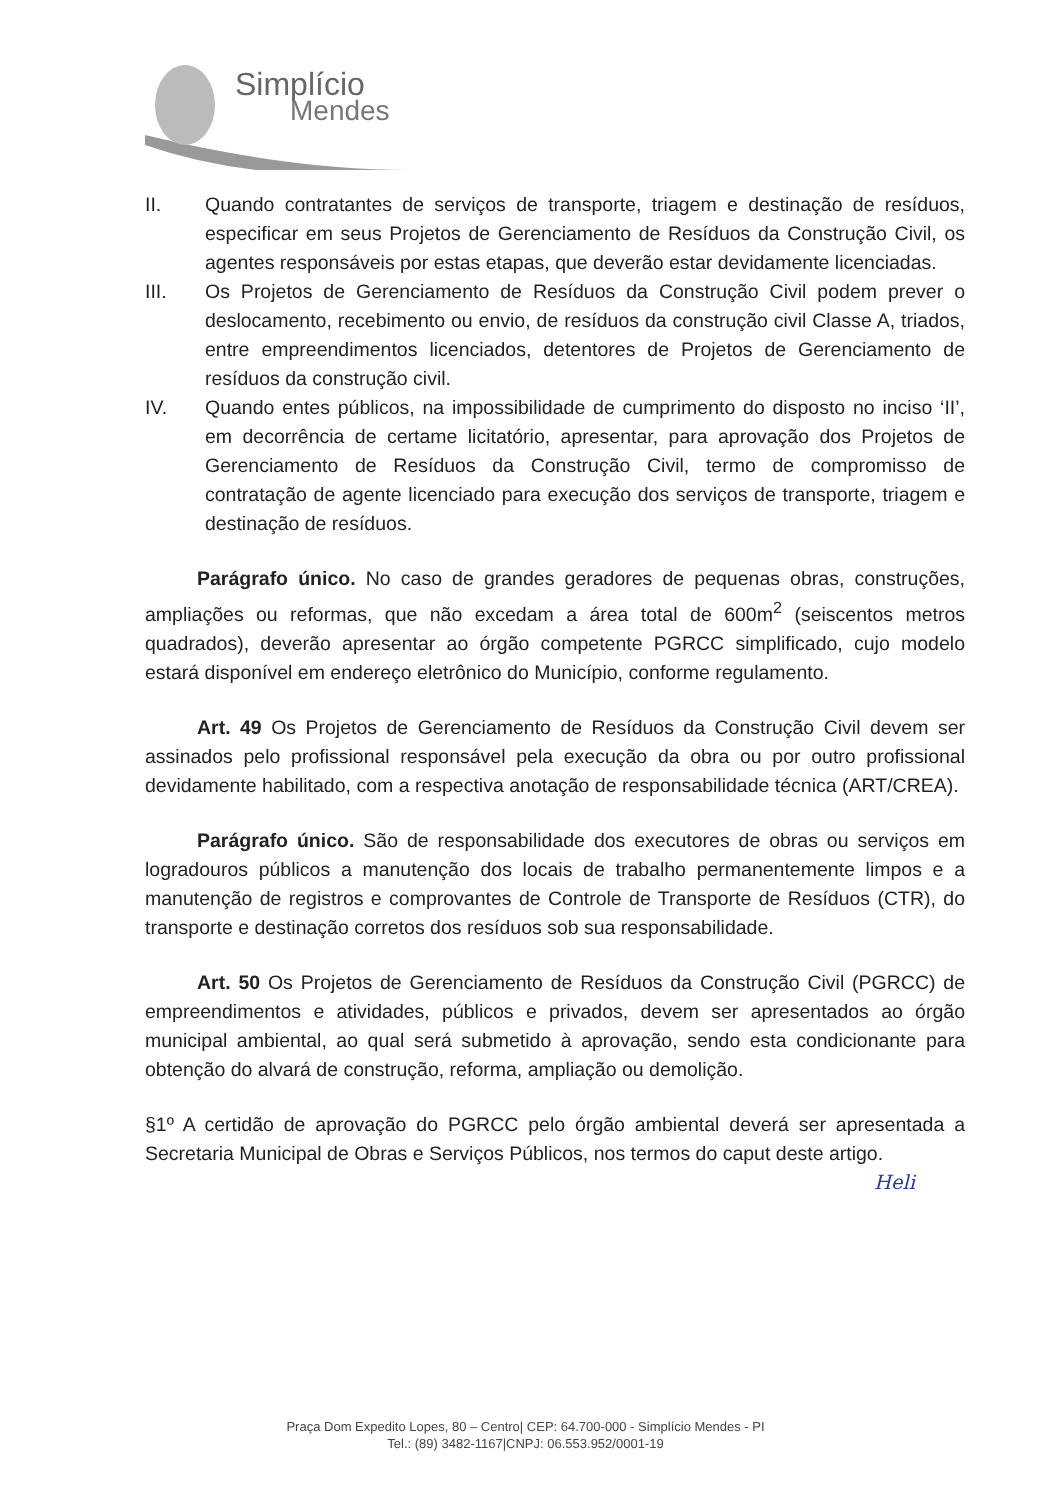Simplício
Mendes
II. Quando contratantes de serviços de transporte, triagem e destinação de resíduos, especificar em seus Projetos de Gerenciamento de Resíduos da Construção Civil, os agentes responsáveis por estas etapas, que deverão estar devidamente licenciadas.
III. Os Projetos de Gerenciamento de Resíduos da Construção Civil podem prever o deslocamento, recebimento ou envio, de resíduos da construção civil Classe A, triados, entre empreendimentos licenciados, detentores de Projetos de Gerenciamento de resíduos da construção civil.
IV. Quando entes públicos, na impossibilidade de cumprimento do disposto no inciso ‘II’, em decorrência de certame licitatório, apresentar, para aprovação dos Projetos de Gerenciamento de Resíduos da Construção Civil, termo de compromisso de contratação de agente licenciado para execução dos serviços de transporte, triagem e destinação de resíduos.
Parágrafo único. No caso de grandes geradores de pequenas obras, construções, ampliações ou reformas, que não excedam a área total de 600m<sup>2</sup> (seiscentos metros quadrados), deverão apresentar ao órgão competente PGRCC simplificado, cujo modelo estará disponível em endereço eletrônico do Município, conforme regulamento.
Art. 49 Os Projetos de Gerenciamento de Resíduos da Construção Civil devem ser assinados pelo profissional responsável pela execução da obra ou por outro profissional devidamente habilitado, com a respectiva anotação de responsabilidade técnica (ART/CREA).
Parágrafo único. São de responsabilidade dos executores de obras ou serviços em logradouros públicos a manutenção dos locais de trabalho permanentemente limpos e a manutenção de registros e comprovantes de Controle de Transporte de Resíduos (CTR), do transporte e destinação corretos dos resíduos sob sua responsabilidade.
Art. 50 Os Projetos de Gerenciamento de Resíduos da Construção Civil (PGRCC) de empreendimentos e atividades, públicos e privados, devem ser apresentados ao órgão municipal ambiental, ao qual será submetido à aprovação, sendo esta condicionante para obtenção do alvará de construção, reforma, ampliação ou demolição.
§1º A certidão de aprovação do PGRCC pelo órgão ambiental deverá ser apresentada a Secretaria Municipal de Obras e Serviços Públicos, nos termos do caput deste artigo. Heli
Praça Dom Expedito Lopes, 80 – Centro| CEP: 64.700-000 - Simplício Mendes - PI
Tel.: (89) 3482-1167|CNPJ: 06.553.952/0001-19